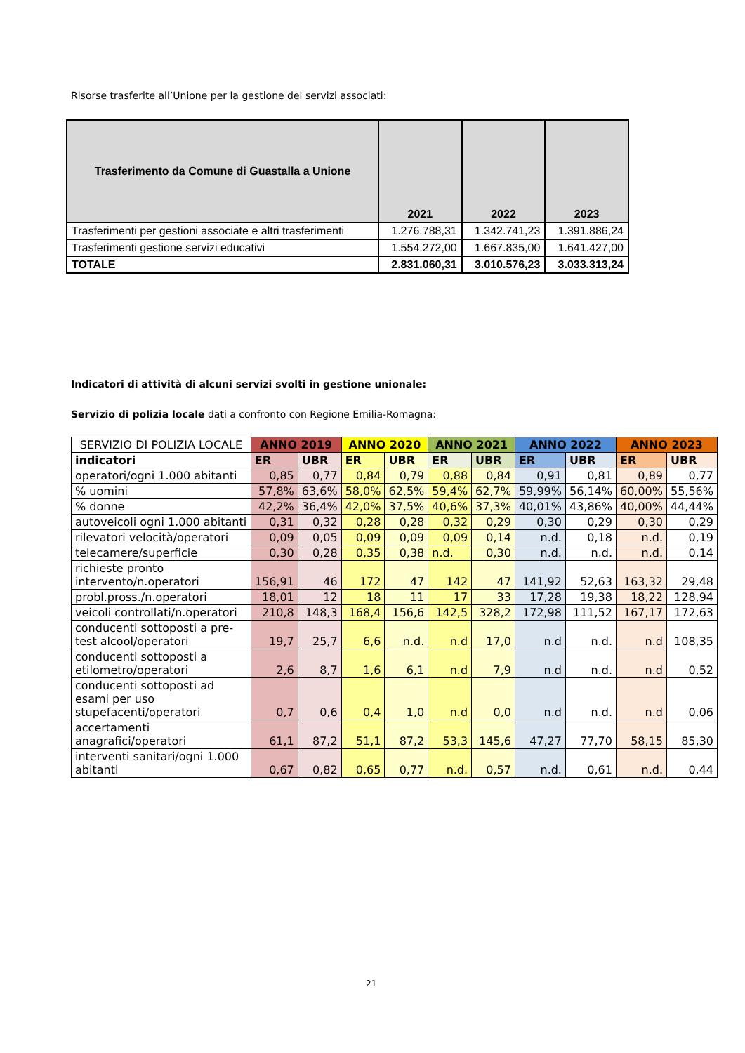Risorse trasferite all’Unione per la gestione dei servizi associati:
| Trasferimento da Comune di Guastalla a Unione | 2021 | 2022 | 2023 |
| --- | --- | --- | --- |
| Trasferimenti per gestioni associate e altri trasferimenti | 1.276.788,31 | 1.342.741,23 | 1.391.886,24 |
| Trasferimenti gestione servizi educativi | 1.554.272,00 | 1.667.835,00 | 1.641.427,00 |
| TOTALE | 2.831.060,31 | 3.010.576,23 | 3.033.313,24 |
Indicatori di attività di alcuni servizi svolti in gestione unionale:
Servizio di polizia locale dati a confronto con Regione Emilia-Romagna:
| SERVIZIO DI POLIZIA LOCALE | ANNO 2019 | | ANNO 2020 | | ANNO 2021 | | ANNO 2022 | | ANNO 2023 | |
| --- | --- | --- | --- | --- | --- | --- | --- | --- | --- | --- |
| indicatori | ER | UBR | ER | UBR | ER | UBR | ER | UBR | ER | UBR |
| operatori/ogni 1.000 abitanti | 0,85 | 0,77 | 0,84 | 0,79 | 0,88 | 0,84 | 0,91 | 0,81 | 0,89 | 0,77 |
| % uomini | 57,8% | 63,6% | 58,0% | 62,5% | 59,4% | 62,7% | 59,99% | 56,14% | 60,00% | 55,56% |
| % donne | 42,2% | 36,4% | 42,0% | 37,5% | 40,6% | 37,3% | 40,01% | 43,86% | 40,00% | 44,44% |
| autoveicoli ogni 1.000 abitanti | 0,31 | 0,32 | 0,28 | 0,28 | 0,32 | 0,29 | 0,30 | 0,29 | 0,30 | 0,29 |
| rilevatori velocità/operatori | 0,09 | 0,05 | 0,09 | 0,09 | 0,09 | 0,14 | n.d. | 0,18 | n.d. | 0,19 |
| telecamere/superficie | 0,30 | 0,28 | 0,35 | 0,38 | n.d. | 0,30 | n.d. | n.d. | n.d. | 0,14 |
| richieste pronto intervento/n.operatori | 156,91 | 46 | 172 | 47 | 142 | 47 | 141,92 | 52,63 | 163,32 | 29,48 |
| probl.pross./n.operatori | 18,01 | 12 | 18 | 11 | 17 | 33 | 17,28 | 19,38 | 18,22 | 128,94 |
| veicoli controllati/n.operatori | 210,8 | 148,3 | 168,4 | 156,6 | 142,5 | 328,2 | 172,98 | 111,52 | 167,17 | 172,63 |
| conducenti sottoposti a pre-test alcool/operatori | 19,7 | 25,7 | 6,6 | n.d. | n.d | 17,0 | n.d | n.d. | n.d | 108,35 |
| conducenti sottoposti a etilometro/operatori | 2,6 | 8,7 | 1,6 | 6,1 | n.d | 7,9 | n.d | n.d. | n.d | 0,52 |
| conducenti sottoposti ad esami per uso stupefacenti/operatori | 0,7 | 0,6 | 0,4 | 1,0 | n.d | 0,0 | n.d | n.d. | n.d | 0,06 |
| accertamenti anagrafici/operatori | 61,1 | 87,2 | 51,1 | 87,2 | 53,3 | 145,6 | 47,27 | 77,70 | 58,15 | 85,30 |
| interventi sanitari/ogni 1.000 abitanti | 0,67 | 0,82 | 0,65 | 0,77 | n.d. | 0,57 | n.d. | 0,61 | n.d. | 0,44 |
21